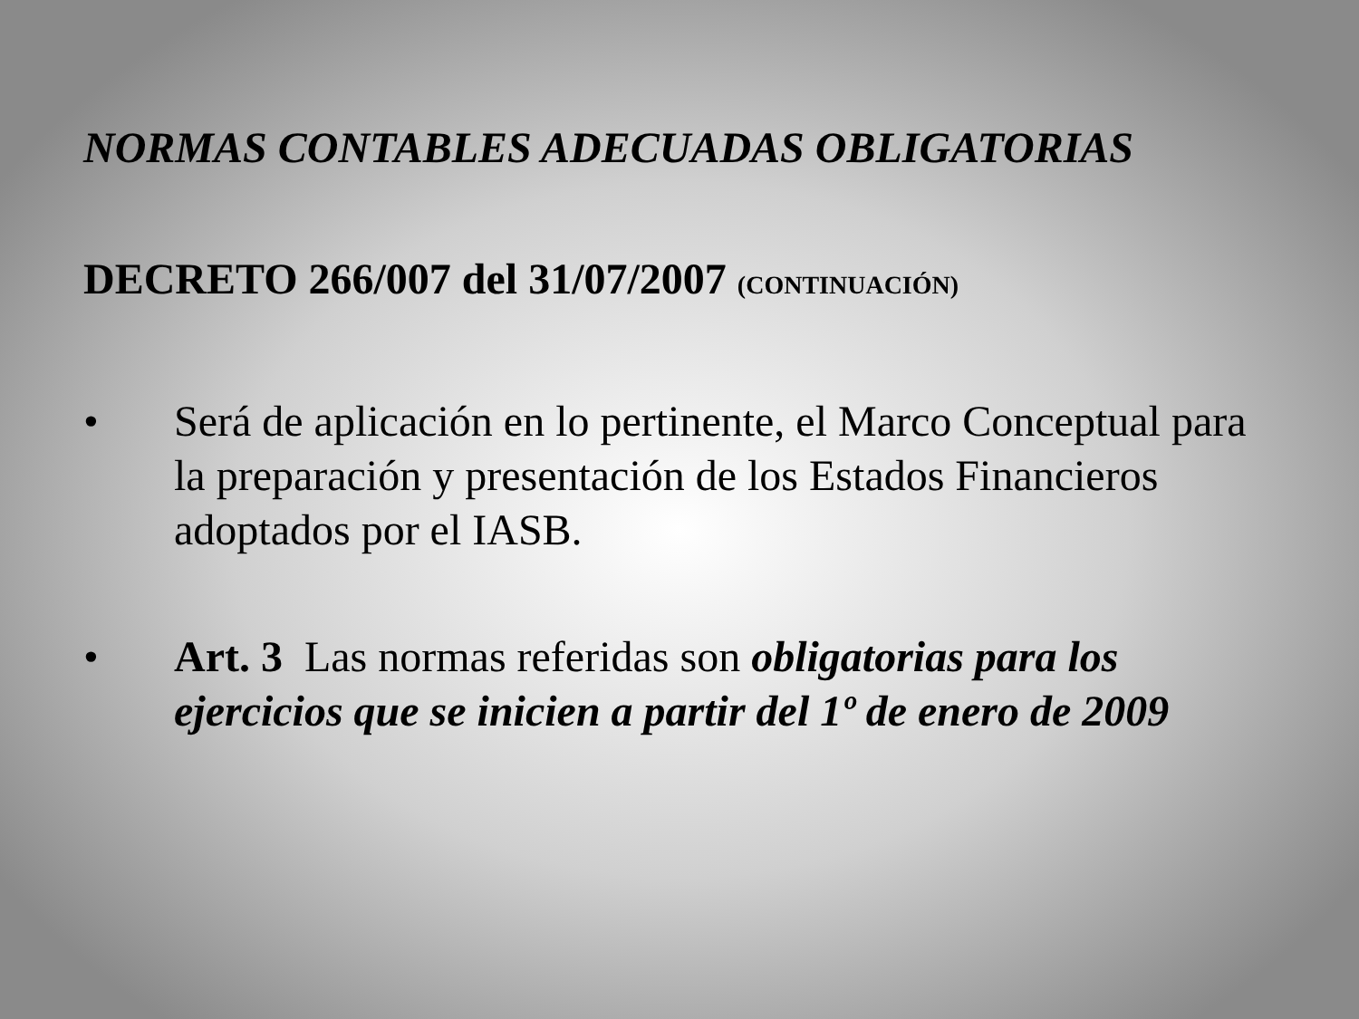NORMAS CONTABLES ADECUADAS OBLIGATORIAS
DECRETO 266/007 del 31/07/2007 (CONTINUACIÓN)
• Será de aplicación en lo pertinente, el Marco Conceptual para la preparación y presentación de los Estados Financieros adoptados por el IASB.
• Art. 3 Las normas referidas son obligatorias para los ejercicios que se inicien a partir del 1º de enero de 2009